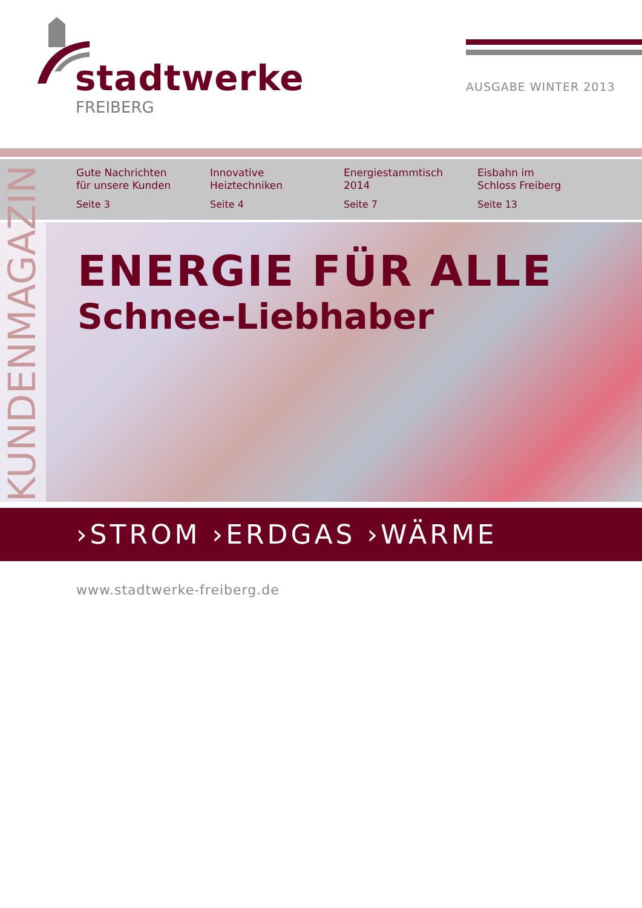stadtwerke
FREIBERG
AUSGABE WINTER 2013
Gute Nachrichten
für unsere Kunden
Seite 3
Innovative
Heiztechniken
Seite 4
Energiestammtisch
2014
Seite 7
Eisbahn im
Schloss Freiberg
Seite 13
KUNDENMAGAZIN
ENERGIE FÜR ALLE
Schnee-Liebhaber
›STROM ›ERDGAS ›WÄRME
www.stadtwerke-freiberg.de